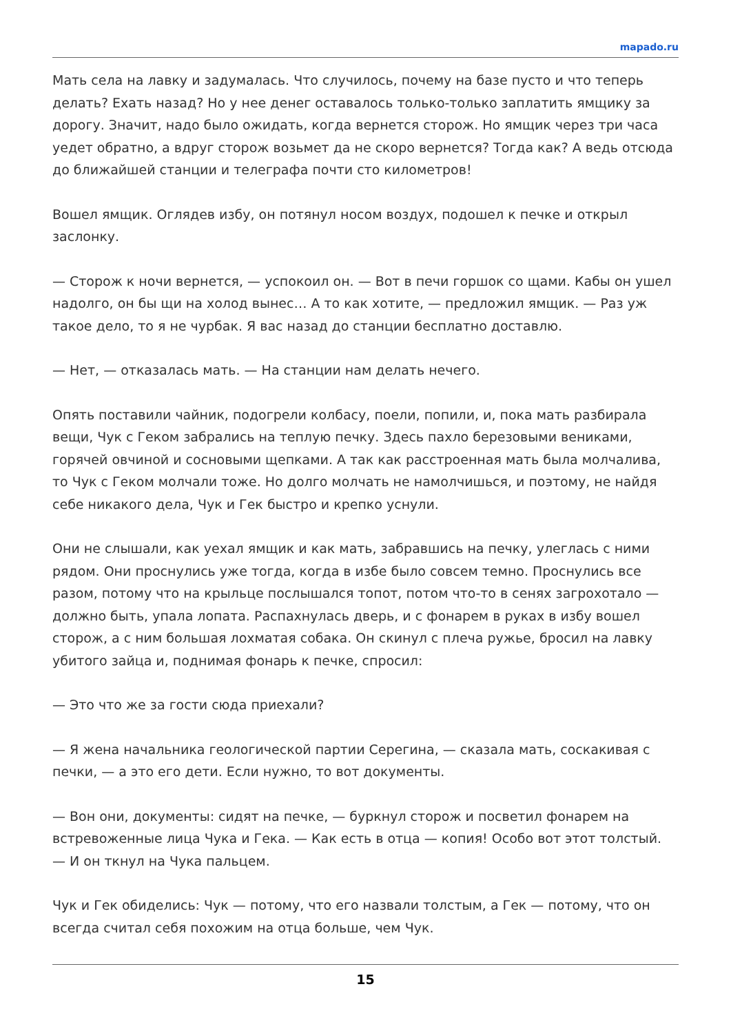mapado.ru
Мать села на лавку и задумалась. Что случилось, почему на базе пусто и что теперь делать? Ехать назад? Но у нее денег оставалось только-только заплатить ямщику за дорогу. Значит, надо было ожидать, когда вернется сторож. Но ямщик через три часа уедет обратно, а вдруг сторож возьмет да не скоро вернется? Тогда как? А ведь отсюда до ближайшей станции и телеграфа почти сто километров!
Вошел ямщик. Оглядев избу, он потянул носом воздух, подошел к печке и открыл заслонку.
— Сторож к ночи вернется, — успокоил он. — Вот в печи горшок со щами. Кабы он ушел надолго, он бы щи на холод вынес… А то как хотите, — предложил ямщик. — Раз уж такое дело, то я не чурбак. Я вас назад до станции бесплатно доставлю.
— Нет, — отказалась мать. — На станции нам делать нечего.
Опять поставили чайник, подогрели колбасу, поели, попили, и, пока мать разбирала вещи, Чук с Геком забрались на теплую печку. Здесь пахло березовыми вениками, горячей овчиной и сосновыми щепками. А так как расстроенная мать была молчалива, то Чук с Геком молчали тоже. Но долго молчать не намолчишься, и поэтому, не найдя себе никакого дела, Чук и Гек быстро и крепко уснули.
Они не слышали, как уехал ямщик и как мать, забравшись на печку, улеглась с ними рядом. Они проснулись уже тогда, когда в избе было совсем темно. Проснулись все разом, потому что на крыльце послышался топот, потом что-то в сенях загрохотало — должно быть, упала лопата. Распахнулась дверь, и с фонарем в руках в избу вошел сторож, а с ним большая лохматая собака. Он скинул с плеча ружье, бросил на лавку убитого зайца и, поднимая фонарь к печке, спросил:
— Это что же за гости сюда приехали?
— Я жена начальника геологической партии Серегина, — сказала мать, соскакивая с печки, — а это его дети. Если нужно, то вот документы.
— Вон они, документы: сидят на печке, — буркнул сторож и посветил фонарем на встревоженные лица Чука и Гека. — Как есть в отца — копия! Особо вот этот толстый. — И он ткнул на Чука пальцем.
Чук и Гек обиделись: Чук — потому, что его назвали толстым, а Гек — потому, что он всегда считал себя похожим на отца больше, чем Чук.
15